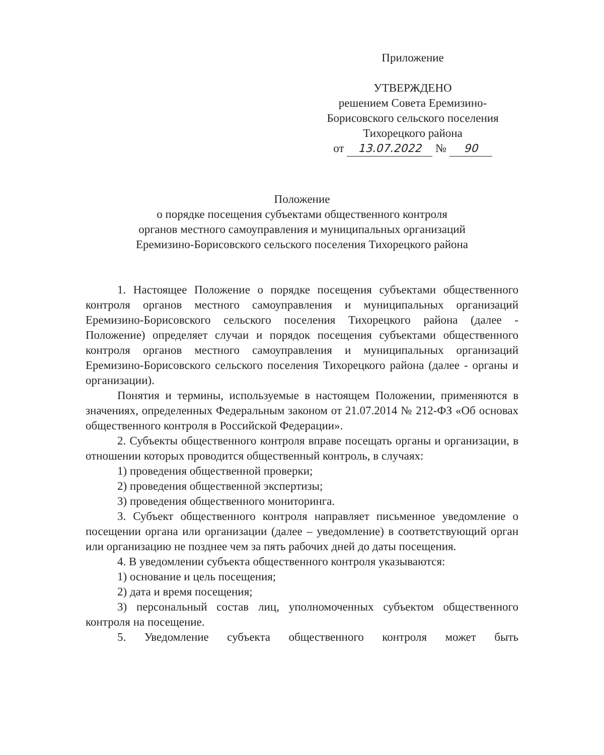Приложение
УТВЕРЖДЕНО
решением Совета Еремизино-
Борисовского сельского поселения
Тихорецкого района
от 13.07.2022 № 90
Положение
о порядке посещения субъектами общественного контроля
органов местного самоуправления и муниципальных организаций
Еремизино-Борисовского сельского поселения Тихорецкого района
1. Настоящее Положение о порядке посещения субъектами общественного контроля органов местного самоуправления и муниципальных организаций Еремизино-Борисовского сельского поселения Тихорецкого района (далее - Положение) определяет случаи и порядок посещения субъектами общественного контроля органов местного самоуправления и муниципальных организаций Еремизино-Борисовского сельского поселения Тихорецкого района (далее - органы и организации).
Понятия и термины, используемые в настоящем Положении, применяются в значениях, определенных Федеральным законом от 21.07.2014 № 212-ФЗ «Об основах общественного контроля в Российской Федерации».
2. Субъекты общественного контроля вправе посещать органы и организации, в отношении которых проводится общественный контроль, в случаях:
1) проведения общественной проверки;
2) проведения общественной экспертизы;
3) проведения общественного мониторинга.
3. Субъект общественного контроля направляет письменное уведомление о посещении органа или организации (далее – уведомление) в соответствующий орган или организацию не позднее чем за пять рабочих дней до даты посещения.
4. В уведомлении субъекта общественного контроля указываются:
1) основание и цель посещения;
2) дата и время посещения;
3) персональный состав лиц, уполномоченных субъектом общественного контроля на посещение.
5. Уведомление субъекта общественного контроля может быть